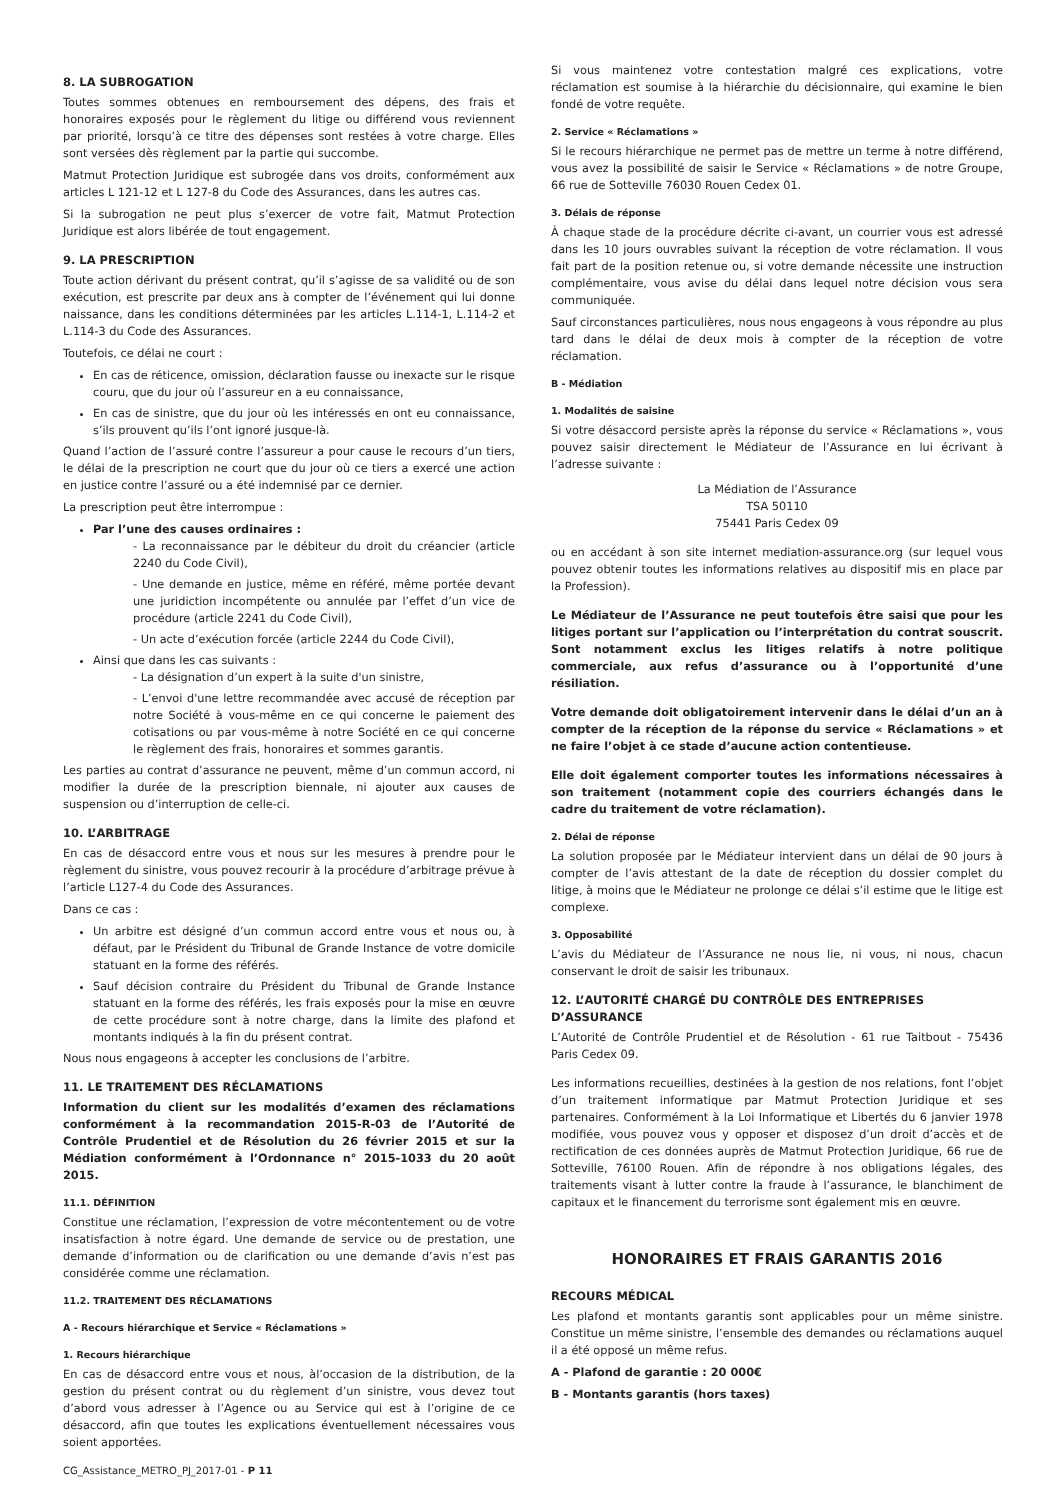8. LA SUBROGATION
Toutes sommes obtenues en remboursement des dépens, des frais et honoraires exposés pour le règlement du litige ou différend vous reviennent par priorité, lorsqu’à ce titre des dépenses sont restées à votre charge. Elles sont versées dès règlement par la partie qui succombe.
Matmut Protection Juridique est subrogée dans vos droits, conformément aux articles L 121-12 et L 127-8 du Code des Assurances, dans les autres cas.
Si la subrogation ne peut plus s’exercer de votre fait, Matmut Protection Juridique est alors libérée de tout engagement.
9. LA PRESCRIPTION
Toute action dérivant du présent contrat, qu’il s’agisse de sa validité ou de son exécution, est prescrite par deux ans à compter de l’événement qui lui donne naissance, dans les conditions déterminées par les articles L.114-1, L.114-2 et L.114-3 du Code des Assurances.
Toutefois, ce délai ne court :
En cas de réticence, omission, déclaration fausse ou inexacte sur le risque couru, que du jour où l’assureur en a eu connaissance,
En cas de sinistre, que du jour où les intéressés en ont eu connaissance, s’ils prouvent qu’ils l’ont ignoré jusque-là.
Quand l’action de l’assuré contre l’assureur a pour cause le recours d’un tiers, le délai de la prescription ne court que du jour où ce tiers a exercé une action en justice contre l’assuré ou a été indemnisé par ce dernier.
La prescription peut être interrompue :
Par l’une des causes ordinaires :
- La reconnaissance par le débiteur du droit du créancier (article 2240 du Code Civil),
- Une demande en justice, même en référé, même portée devant une juridiction incompétente ou annulée par l’effet d’un vice de procédure (article 2241 du Code Civil),
- Un acte d’exécution forcée (article 2244 du Code Civil),
Ainsi que dans les cas suivants :
- La désignation d’un expert à la suite d'un sinistre,
- L’envoi d'une lettre recommandée avec accusé de réception par notre Société à vous-même en ce qui concerne le paiement des cotisations ou par vous-même à notre Société en ce qui concerne le règlement des frais, honoraires et sommes garantis.
Les parties au contrat d’assurance ne peuvent, même d’un commun accord, ni modifier la durée de la prescription biennale, ni ajouter aux causes de suspension ou d’interruption de celle-ci.
10. L’ARBITRAGE
En cas de désaccord entre vous et nous sur les mesures à prendre pour le règlement du sinistre, vous pouvez recourir à la procédure d’arbitrage prévue à l’article L127-4 du Code des Assurances.
Dans ce cas :
Un arbitre est désigné d’un commun accord entre vous et nous ou, à défaut, par le Président du Tribunal de Grande Instance de votre domicile statuant en la forme des référés.
Sauf décision contraire du Président du Tribunal de Grande Instance statuant en la forme des référés, les frais exposés pour la mise en œuvre de cette procédure sont à notre charge, dans la limite des plafond et montants indiqués à la fin du présent contrat.
Nous nous engageons à accepter les conclusions de l’arbitre.
11. LE TRAITEMENT DES RÉCLAMATIONS
Information du client sur les modalités d’examen des réclamations conformément à la recommandation 2015-R-03 de l’Autorité de Contrôle Prudentiel et de Résolution du 26 février 2015 et sur la Médiation conformément à l’Ordonnance n° 2015-1033 du 20 août 2015.
11.1. DÉFINITION
Constitue une réclamation, l’expression de votre mécontentement ou de votre insatisfaction à notre égard. Une demande de service ou de prestation, une demande d’information ou de clarification ou une demande d’avis n’est pas considérée comme une réclamation.
11.2. TRAITEMENT DES RÉCLAMATIONS
A - Recours hiérarchique et Service « Réclamations »
1. Recours hiérarchique
En cas de désaccord entre vous et nous, àl’occasion de la distribution, de la gestion du présent contrat ou du règlement d’un sinistre, vous devez tout d’abord vous adresser à l’Agence ou au Service qui est à l’origine de ce désaccord, afin que toutes les explications éventuellement nécessaires vous soient apportées.
Si vous maintenez votre contestation malgré ces explications, votre réclamation est soumise à la hiérarchie du décisionnaire, qui examine le bien fondé de votre requête.
2. Service « Réclamations »
Si le recours hiérarchique ne permet pas de mettre un terme à notre différend, vous avez la possibilité de saisir le Service « Réclamations » de notre Groupe, 66 rue de Sotteville 76030 Rouen Cedex 01.
3. Délais de réponse
À chaque stade de la procédure décrite ci-avant, un courrier vous est adressé dans les 10 jours ouvrables suivant la réception de votre réclamation. Il vous fait part de la position retenue ou, si votre demande nécessite une instruction complémentaire, vous avise du délai dans lequel notre décision vous sera communiquée.
Sauf circonstances particulières, nous nous engageons à vous répondre au plus tard dans le délai de deux mois à compter de la réception de votre réclamation.
B - Médiation
1. Modalités de saisine
Si votre désaccord persiste après la réponse du service « Réclamations », vous pouvez saisir directement le Médiateur de l’Assurance en lui écrivant à l’adresse suivante :
La Médiation de l’Assurance
TSA 50110
75441 Paris Cedex 09
ou en accédant à son site internet mediation-assurance.org (sur lequel vous pouvez obtenir toutes les informations relatives au dispositif mis en place par la Profession).
Le Médiateur de l’Assurance ne peut toutefois être saisi que pour les litiges portant sur l’application ou l’interprétation du contrat souscrit. Sont notamment exclus les litiges relatifs à notre politique commerciale, aux refus d’assurance ou à l’opportunité d’une résiliation.
Votre demande doit obligatoirement intervenir dans le délai d’un an à compter de la réception de la réponse du service « Réclamations » et ne faire l’objet à ce stade d’aucune action contentieuse.
Elle doit également comporter toutes les informations nécessaires à son traitement (notamment copie des courriers échangés dans le cadre du traitement de votre réclamation).
2. Délai de réponse
La solution proposée par le Médiateur intervient dans un délai de 90 jours à compter de l’avis attestant de la date de réception du dossier complet du litige, à moins que le Médiateur ne prolonge ce délai s’il estime que le litige est complexe.
3. Opposabilité
L’avis du Médiateur de l’Assurance ne nous lie, ni vous, ni nous, chacun conservant le droit de saisir les tribunaux.
12. L’AUTORITÉ CHARGÉ DU CONTRÔLE DES ENTREPRISES D’ASSURANCE
L’Autorité de Contrôle Prudentiel et de Résolution - 61 rue Taitbout - 75436 Paris Cedex 09.
Les informations recueillies, destinées à la gestion de nos relations, font l’objet d’un traitement informatique par Matmut Protection Juridique et ses partenaires. Conformément à la Loi Informatique et Libertés du 6 janvier 1978 modifiée, vous pouvez vous y opposer et disposez d’un droit d’accès et de rectification de ces données auprès de Matmut Protection Juridique, 66 rue de Sotteville, 76100 Rouen. Afin de répondre à nos obligations légales, des traitements visant à lutter contre la fraude à l’assurance, le blanchiment de capitaux et le financement du terrorisme sont également mis en œuvre.
HONORAIRES ET FRAIS GARANTIS 2016
RECOURS MÉDICAL
Les plafond et montants garantis sont applicables pour un même sinistre. Constitue un même sinistre, l’ensemble des demandes ou réclamations auquel il a été opposé un même refus.
A - Plafond de garantie : 20 000€
B - Montants garantis (hors taxes)
CG_Assistance_METRO_PJ_2017-01 - P 11